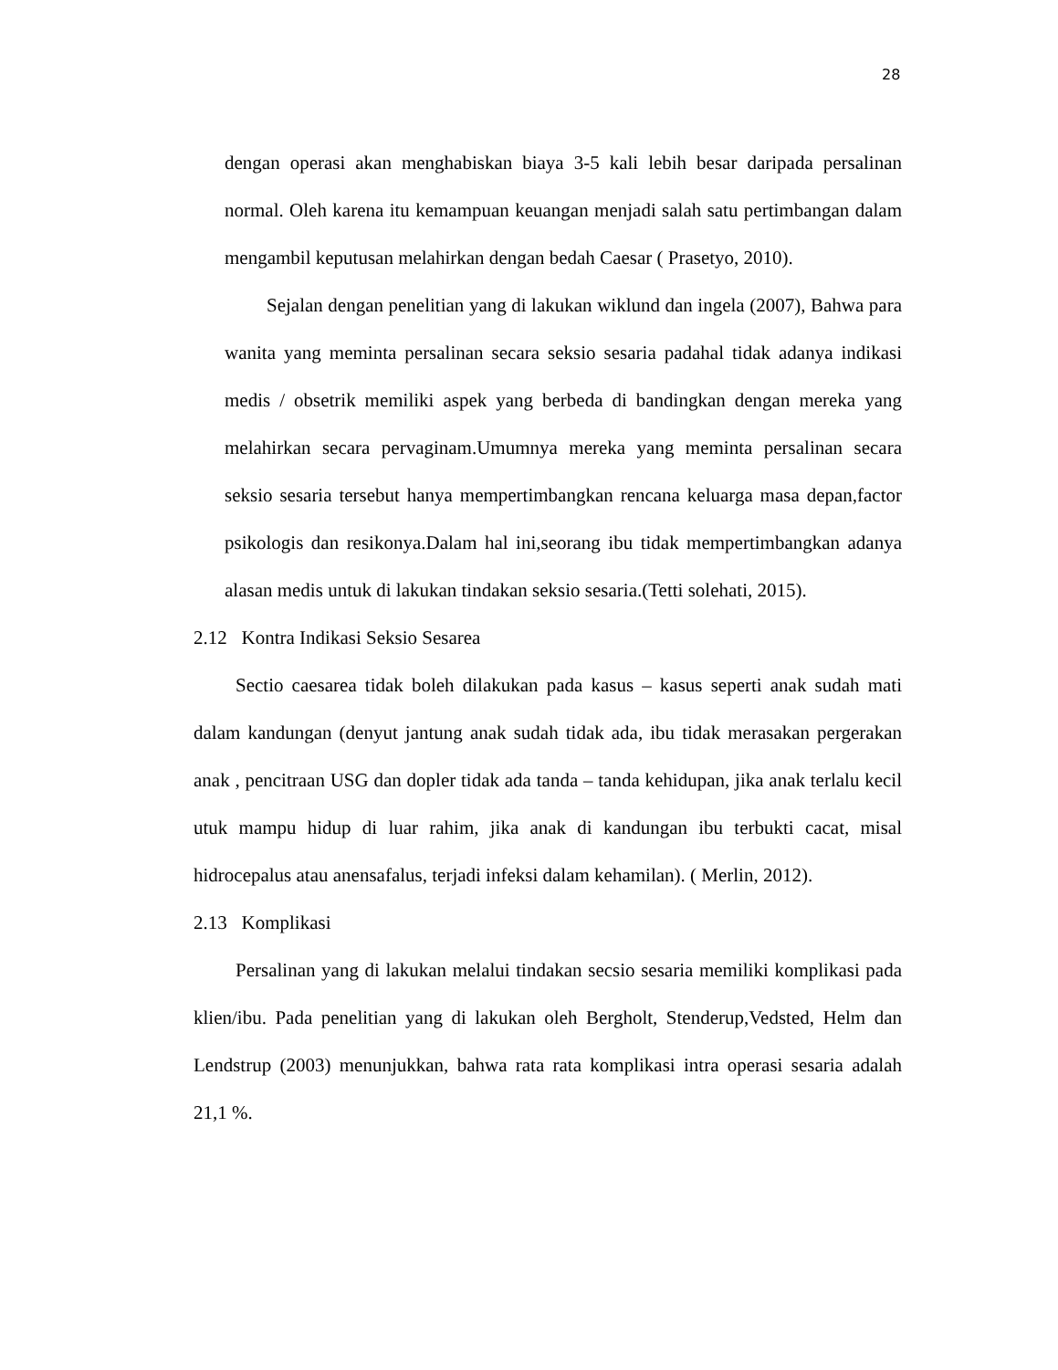28
dengan operasi akan menghabiskan biaya 3-5 kali lebih besar daripada persalinan normal. Oleh karena itu kemampuan keuangan menjadi salah satu pertimbangan dalam mengambil keputusan melahirkan dengan bedah Caesar ( Prasetyo, 2010).
Sejalan dengan penelitian yang di lakukan wiklund dan ingela (2007), Bahwa para wanita yang meminta persalinan secara seksio sesaria padahal tidak adanya indikasi medis / obsetrik memiliki aspek yang berbeda di bandingkan dengan mereka yang melahirkan secara pervaginam.Umumnya mereka yang meminta persalinan secara seksio sesaria tersebut hanya mempertimbangkan rencana keluarga masa depan,factor psikologis dan resikonya.Dalam hal ini,seorang ibu tidak mempertimbangkan adanya alasan medis untuk di lakukan tindakan seksio sesaria.(Tetti solehati, 2015).
2.12 Kontra Indikasi Seksio Sesarea
Sectio caesarea tidak boleh dilakukan pada kasus – kasus seperti anak sudah mati dalam kandungan (denyut jantung anak sudah tidak ada, ibu tidak merasakan pergerakan anak , pencitraan USG dan dopler tidak ada tanda – tanda kehidupan, jika anak terlalu kecil utuk mampu hidup di luar rahim, jika anak di kandungan ibu terbukti cacat, misal hidrocepalus atau anensafalus, terjadi infeksi dalam kehamilan). ( Merlin, 2012).
2.13 Komplikasi
Persalinan yang di lakukan melalui tindakan secsio sesaria memiliki komplikasi pada klien/ibu. Pada penelitian yang di lakukan oleh Bergholt, Stenderup,Vedsted, Helm dan Lendstrup (2003) menunjukkan, bahwa rata rata komplikasi intra operasi sesaria adalah 21,1 %.